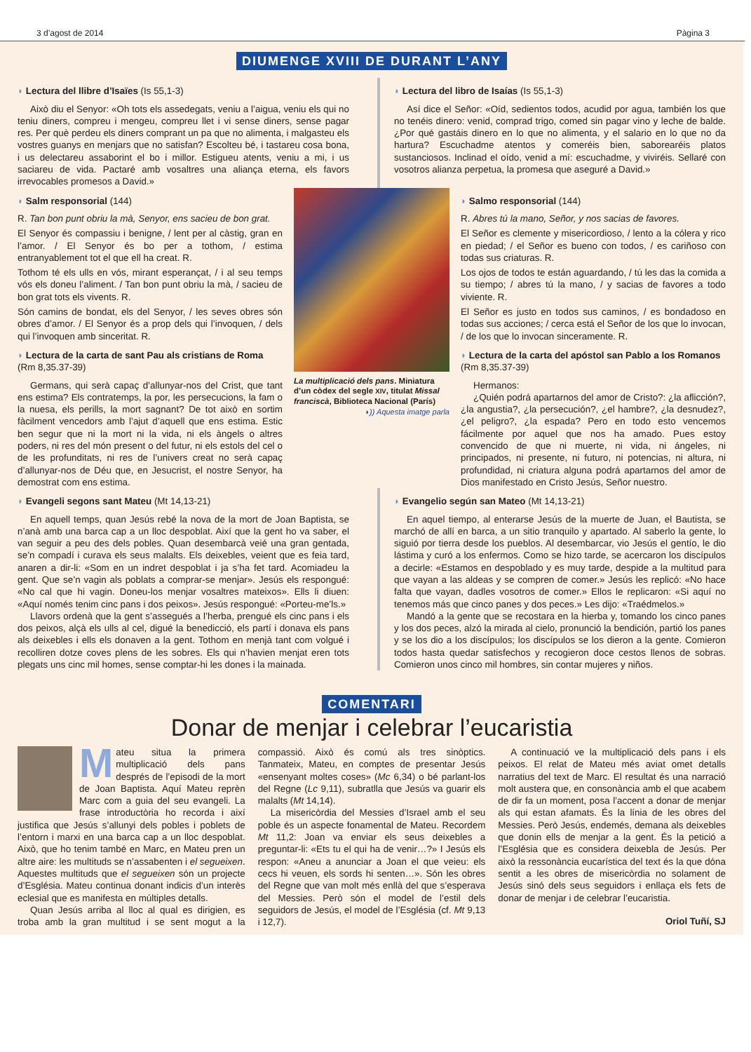3 d’agost de 2014 Pàgina 3
DIUMENGE XVIII DE DURANT L’ANY
◗ Lectura del llibre d’Isaïes (Is 55,1-3)
Això diu el Senyor: «Oh tots els assedegats, veniu a l’aigua, veniu els qui no teniu diners, compreu i mengeu, compreu llet i vi sense diners, sense pagar res. Per què perdeu els diners comprant un pa que no alimenta, i malgasteu els vostres guanys en menjars que no satisfan? Escolteu bé, i tastareu cosa bona, i us delectareu assaborint el bo i millor. Estigueu atents, veniu a mi, i us saciareu de vida. Pactaré amb vosaltres una aliança eterna, els favors irrevocables promesos a David.»
◗ Lectura del libro de Isaías (Is 55,1-3)
Así dice el Señor: «Oíd, sedientos todos, acudid por agua, también los que no tenéis dinero: venid, comprad trigo, comed sin pagar vino y leche de balde. ¿Por qué gastáis dinero en lo que no alimenta, y el salario en lo que no da hartura? Escuchadme atentos y comeréis bien, saborearéis platos sustanciosos. Inclinad el oído, venid a mí: escuchadme, y viviréis. Sellaré con vosotros alianza perpetua, la promesa que aseguré a David.»
◗ Salm responsorial (144)
R. Tan bon punt obriu la mà, Senyor, ens sacieu de bon grat.
El Senyor és compassiu i benigne, / lent per al càstig, gran en l’amor. / El Senyor és bo per a tothom, / estima entranyablement tot el que ell ha creat. R.
Tothom té els ulls en vós, mirant esperançat, / i al seu temps vós els doneu l’aliment. / Tan bon punt obriu la mà, / sacieu de bon grat tots els vivents. R.
Són camins de bondat, els del Senyor, / les seves obres són obres d’amor. / El Senyor és a prop dels qui l’invoquen, / dels qui l’invoquen amb sinceritat. R.
◗ Lectura de la carta de sant Pau als cristians de Roma (Rm 8,35.37-39)
Germans, qui serà capaç d’allunyar-nos del Crist, que tant ens estima? Els contratemps, la por, les persecucions, la fam o la nuesa, els perills, la mort sagnant? De tot això en sortim fàcilment vencedors amb l’ajut d’aquell que ens estima. Estic ben segur que ni la mort ni la vida, ni els àngels o altres poders, ni res del món present o del futur, ni els estols del cel o de les profunditats, ni res de l’univers creat no serà capaç d’allunyar-nos de Déu que, en Jesucrist, el nostre Senyor, ha demostrat com ens estima.
La multiplicació dels pans. Miniatura d’un còdex del segle XIV, titulat Missal franciscà, Biblioteca Nacional (París)
◗)) Aquesta imatge parla
◗ Salmo responsorial (144)
R. Abres tú la mano, Señor, y nos sacias de favores.
El Señor es clemente y misericordioso, / lento a la cólera y rico en piedad; / el Señor es bueno con todos, / es cariñoso con todas sus criaturas. R.
Los ojos de todos te están aguardando, / tú les das la comida a su tiempo; / abres tú la mano, / y sacias de favores a todo viviente. R.
El Señor es justo en todos sus caminos, / es bondadoso en todas sus acciones; / cerca está el Señor de los que lo invocan, / de los que lo invocan sinceramente. R.
◗ Lectura de la carta del apóstol san Pablo a los Romanos (Rm 8,35.37-39)
Hermanos:
¿Quién podrá apartarnos del amor de Cristo?: ¿la aflicción?, ¿la angustia?, ¿la persecución?, ¿el hambre?, ¿la desnudez?, ¿el peligro?, ¿la espada? Pero en todo esto vencemos fácilmente por aquel que nos ha amado. Pues estoy convencido de que ni muerte, ni vida, ni ángeles, ni principados, ni presente, ni futuro, ni potencias, ni altura, ni profundidad, ni criatura alguna podrá apartarnos del amor de Dios manifestado en Cristo Jesús, Señor nuestro.
◗ Evangeli segons sant Mateu (Mt 14,13-21)
En aquell temps, quan Jesús rebé la nova de la mort de Joan Baptista, se n’anà amb una barca cap a un lloc despoblat. Així que la gent ho va saber, el van seguir a peu des dels pobles. Quan desembarcà veié una gran gentada, se’n compadí i curava els seus malalts. Els deixebles, veient que es feia tard, anaren a dir-li: «Som en un indret despoblat i ja s’ha fet tard. Acomiadeu la gent. Que se’n vagin als poblats a comprar-se menjar». Jesús els respongué: «No cal que hi vagin. Doneu-los menjar vosaltres mateixos». Ells li diuen: «Aquí només tenim cinc pans i dos peixos». Jesús respongué: «Porteu-me’ls.»
Llavors ordenà que la gent s’assegués a l’herba, prengué els cinc pans i els dos peixos, alçà els ulls al cel, digué la benedicció, els partí i donava els pans als deixebles i ells els donaven a la gent. Tothom en menjà tant com volgué i recolliren dotze coves plens de les sobres. Els qui n’havien menjat eren tots plegats uns cinc mil homes, sense comptar-hi les dones i la mainada.
◗ Evangelio según san Mateo (Mt 14,13-21)
En aquel tiempo, al enterarse Jesús de la muerte de Juan, el Bautista, se marchó de allí en barca, a un sitio tranquilo y apartado. Al saberlo la gente, lo siguió por tierra desde los pueblos. Al desembarcar, vio Jesús el gentío, le dio lástima y curó a los enfermos. Como se hizo tarde, se acercaron los discípulos a decirle: «Estamos en despoblado y es muy tarde, despide a la multitud para que vayan a las aldeas y se compren de comer.» Jesús les replicó: «No hace falta que vayan, dadles vosotros de comer.» Ellos le replicaron: «Si aquí no tenemos más que cinco panes y dos peces.» Les dijo: «Traédmelos.»
Mandó a la gente que se recostara en la hierba y, tomando los cinco panes y los dos peces, alzó la mirada al cielo, pronunció la bendición, partió los panes y se los dio a los discípulos; los discípulos se los dieron a la gente. Comieron todos hasta quedar satisfechos y recogieron doce cestos llenos de sobras. Comieron unos cinco mil hombres, sin contar mujeres y niños.
COMENTARI
Donar de menjar i celebrar l’eucaristia
Mateu situa la primera multiplicació dels pans després de l’episodi de la mort de Joan Baptista. Aquí Mateu reprèn Marc com a guia del seu evangeli. La frase introductòria ho recorda i així justifica que Jesús s’allunyi dels pobles i poblets de l’entorn i marxi en una barca cap a un lloc despoblat. Això, que ho tenim també en Marc, en Mateu pren un altre aire: les multituds se n’assabenten i el segueixen. Aquestes multituds que el segueixen són un projecte d’Església. Mateu continua donant indicis d’un interès eclesial que es manifesta en múltiples detalls.
Quan Jesús arriba al lloc al qual es dirigien, es troba amb la gran multitud i se sent mogut a la compassió. Això és comú als tres sinòptics. Tanmateix, Mateu, en comptes de presentar Jesús «ensenyant moltes coses» (Mc 6,34) o bé parlant-los del Regne (Lc 9,11), subratlla que Jesús va guarir els malalts (Mt 14,14).
La misericòrdia del Messies d’Israel amb el seu poble és un aspecte fonamental de Mateu. Recordem Mt 11,2: Joan va enviar els seus deixebles a preguntar-li: «Ets tu el qui ha de venir…?» I Jesús els respon: «Aneu a anunciar a Joan el que veieu: els cecs hi veuen, els sords hi senten…». Són les obres del Regne que van molt més enllà del que s’esperava del Messies. Però són el model de l’estil dels seguidors de Jesús, el model de l’Església (cf. Mt 9,13 i 12,7).
A continuació ve la multiplicació dels pans i els peixos. El relat de Mateu més aviat omet detalls narratius del text de Marc. El resultat és una narració molt austera que, en consonància amb el que acabem de dir fa un moment, posa l’accent a donar de menjar als qui estan afamats. És la línia de les obres del Messies. Però Jesús, endemés, demana als deixebles que donin ells de menjar a la gent. És la petició a l’Església que es considera deixebla de Jesús. Per això la ressonància eucarística del text és la que dóna sentit a les obres de misericòrdia no solament de Jesús sinó dels seus seguidors i enllaça els fets de donar de menjar i de celebrar l’eucaristia.
Oriol Tuñí, SJ